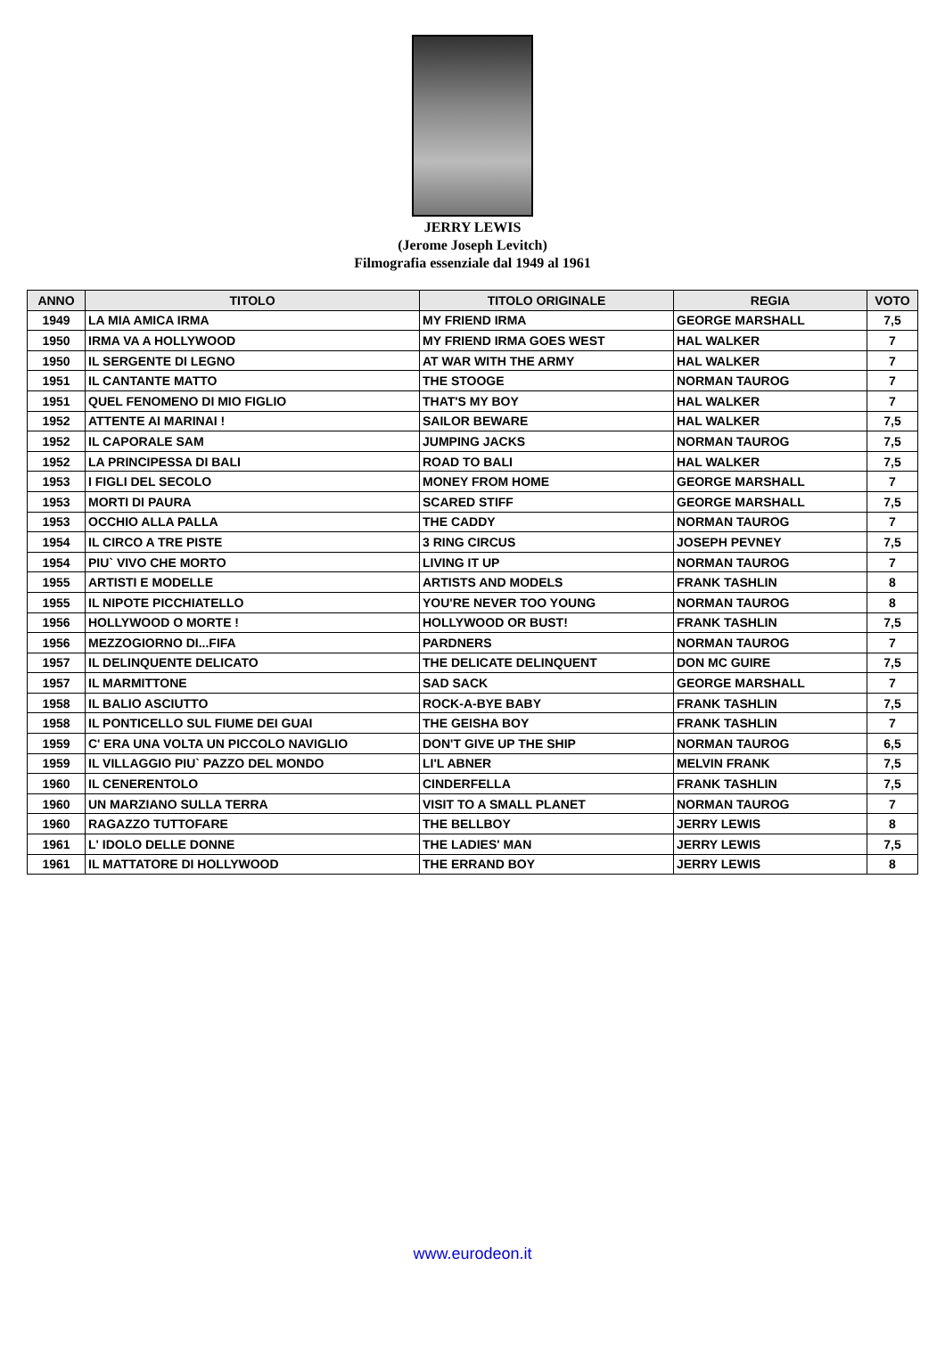JERRY LEWIS
(Jerome Joseph Levitch)
Filmografia essenziale dal 1949 al 1961
| ANNO | TITOLO | TITOLO ORIGINALE | REGIA | VOTO |
| --- | --- | --- | --- | --- |
| 1949 | LA MIA AMICA IRMA | MY FRIEND IRMA | GEORGE MARSHALL | 7,5 |
| 1950 | IRMA VA A HOLLYWOOD | MY FRIEND IRMA GOES WEST | HAL WALKER | 7 |
| 1950 | IL SERGENTE DI LEGNO | AT WAR WITH THE ARMY | HAL WALKER | 7 |
| 1951 | IL CANTANTE MATTO | THE STOOGE | NORMAN TAUROG | 7 |
| 1951 | QUEL FENOMENO DI MIO FIGLIO | THAT'S MY BOY | HAL WALKER | 7 |
| 1952 | ATTENTE AI MARINAI ! | SAILOR BEWARE | HAL WALKER | 7,5 |
| 1952 | IL CAPORALE SAM | JUMPING JACKS | NORMAN TAUROG | 7,5 |
| 1952 | LA PRINCIPESSA DI BALI | ROAD TO BALI | HAL WALKER | 7,5 |
| 1953 | I FIGLI DEL SECOLO | MONEY FROM HOME | GEORGE MARSHALL | 7 |
| 1953 | MORTI DI PAURA | SCARED STIFF | GEORGE MARSHALL | 7,5 |
| 1953 | OCCHIO ALLA PALLA | THE CADDY | NORMAN TAUROG | 7 |
| 1954 | IL CIRCO A TRE PISTE | 3 RING CIRCUS | JOSEPH PEVNEY | 7,5 |
| 1954 | PIU` VIVO CHE MORTO | LIVING IT UP | NORMAN TAUROG | 7 |
| 1955 | ARTISTI E MODELLE | ARTISTS AND MODELS | FRANK TASHLIN | 8 |
| 1955 | IL NIPOTE PICCHIATELLO | YOU'RE NEVER TOO YOUNG | NORMAN TAUROG | 8 |
| 1956 | HOLLYWOOD O MORTE ! | HOLLYWOOD OR BUST! | FRANK TASHLIN | 7,5 |
| 1956 | MEZZOGIORNO DI...FIFA | PARDNERS | NORMAN TAUROG | 7 |
| 1957 | IL DELINQUENTE DELICATO | THE DELICATE DELINQUENT | DON MC GUIRE | 7,5 |
| 1957 | IL MARMITTONE | SAD SACK | GEORGE MARSHALL | 7 |
| 1958 | IL BALIO ASCIUTTO | ROCK-A-BYE BABY | FRANK TASHLIN | 7,5 |
| 1958 | IL PONTICELLO SUL FIUME DEI GUAI | THE GEISHA BOY | FRANK TASHLIN | 7 |
| 1959 | C' ERA UNA VOLTA UN PICCOLO NAVIGLIO | DON'T GIVE UP THE SHIP | NORMAN TAUROG | 6,5 |
| 1959 | IL VILLAGGIO PIU` PAZZO DEL MONDO | LI'L ABNER | MELVIN FRANK | 7,5 |
| 1960 | IL CENERENTOLO | CINDERFELLA | FRANK TASHLIN | 7,5 |
| 1960 | UN MARZIANO SULLA TERRA | VISIT TO A SMALL PLANET | NORMAN TAUROG | 7 |
| 1960 | RAGAZZO TUTTOFARE | THE BELLBOY | JERRY LEWIS | 8 |
| 1961 | L' IDOLO DELLE DONNE | THE LADIES' MAN | JERRY LEWIS | 7,5 |
| 1961 | IL MATTATORE DI HOLLYWOOD | THE ERRAND BOY | JERRY LEWIS | 8 |
www.eurodeon.it